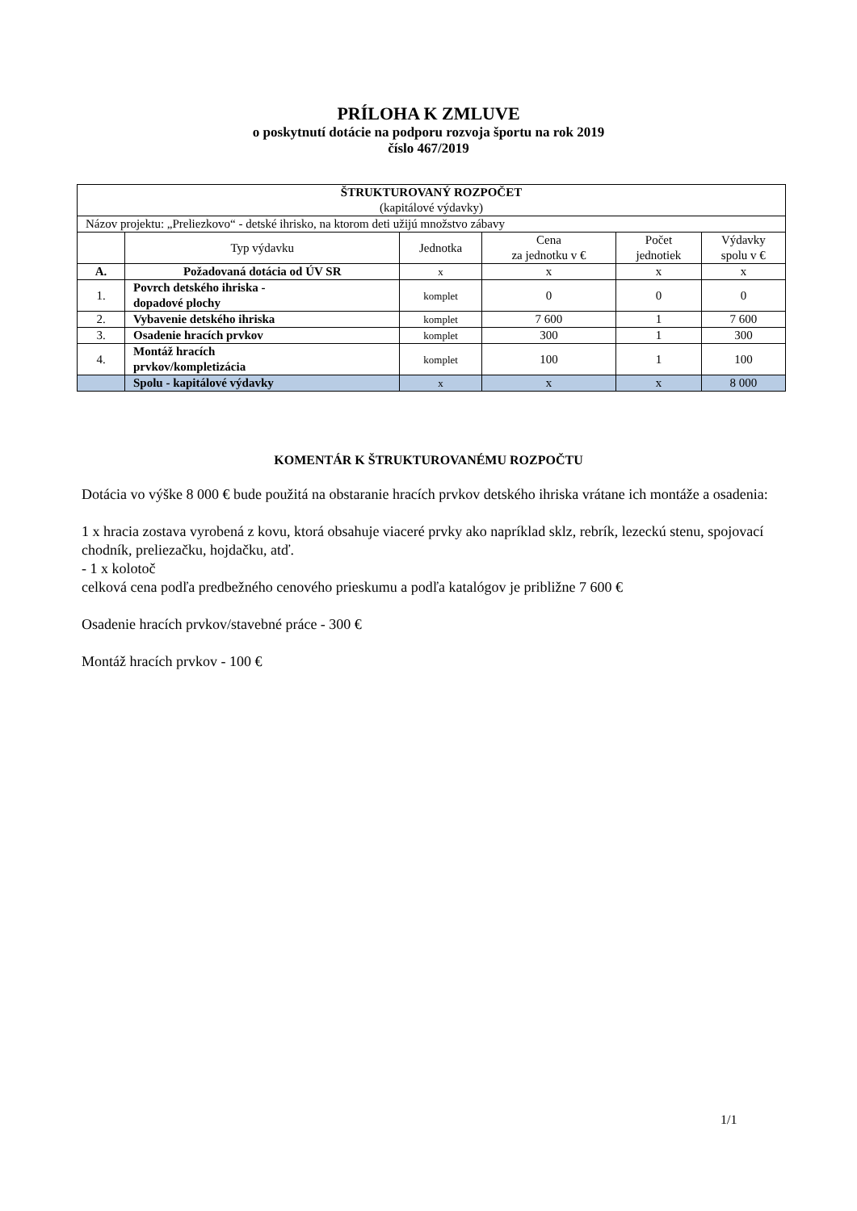PRÍLOHA K ZMLUVE
o poskytnutí dotácie na podporu rozvoja športu na rok 2019
číslo 467/2019
| ŠTRUKTUROVANÝ ROZPOČET (kapitálové výdavky) | | | | | |
| --- | --- | --- | --- | --- | --- |
| Názov projektu: „Preliezkovo“ - detské ihrisko, na ktorom deti užijú množstvo zábavy | | | | | |
| | Typ výdavku | Jednotka | Cena za jednotku v € | Počet jednotiek | Výdavky spolu v € |
| A. | Požadovaná dotácia od ÚV SR | x | x | x | x |
| 1. | Povrch detského ihriska - dopadové plochy | komplet | 0 | 0 | 0 |
| 2. | Vybavenie detského ihriska | komplet | 7 600 | 1 | 7 600 |
| 3. | Osadenie hracích prvkov | komplet | 300 | 1 | 300 |
| 4. | Montáž hracích prvkov/kompletizácia | komplet | 100 | 1 | 100 |
| | Spolu - kapitálové výdavky | x | x | x | 8 000 |
KOMENTÁR K ŠTRUKTUROVANÉMU ROZPOČTU
Dotácia vo výške 8 000 € bude použitá na obstaranie hracích prvkov detského ihriska vrátane ich montáže a osadenia:
1 x hracia zostava vyrobená z kovu, ktorá obsahuje viaceré prvky ako napríklad sklz, rebrík, lezeckú stenu, spojovací chodník, preliezačku, hojdačku, atď.
- 1 x kolotoč
celková cena podľa predbežného cenového prieskumu a podľa katalógov je približne 7 600 €
Osadenie hracích prvkov/stavebné práce - 300 €
Montáž hracích prvkov - 100 €
1/1